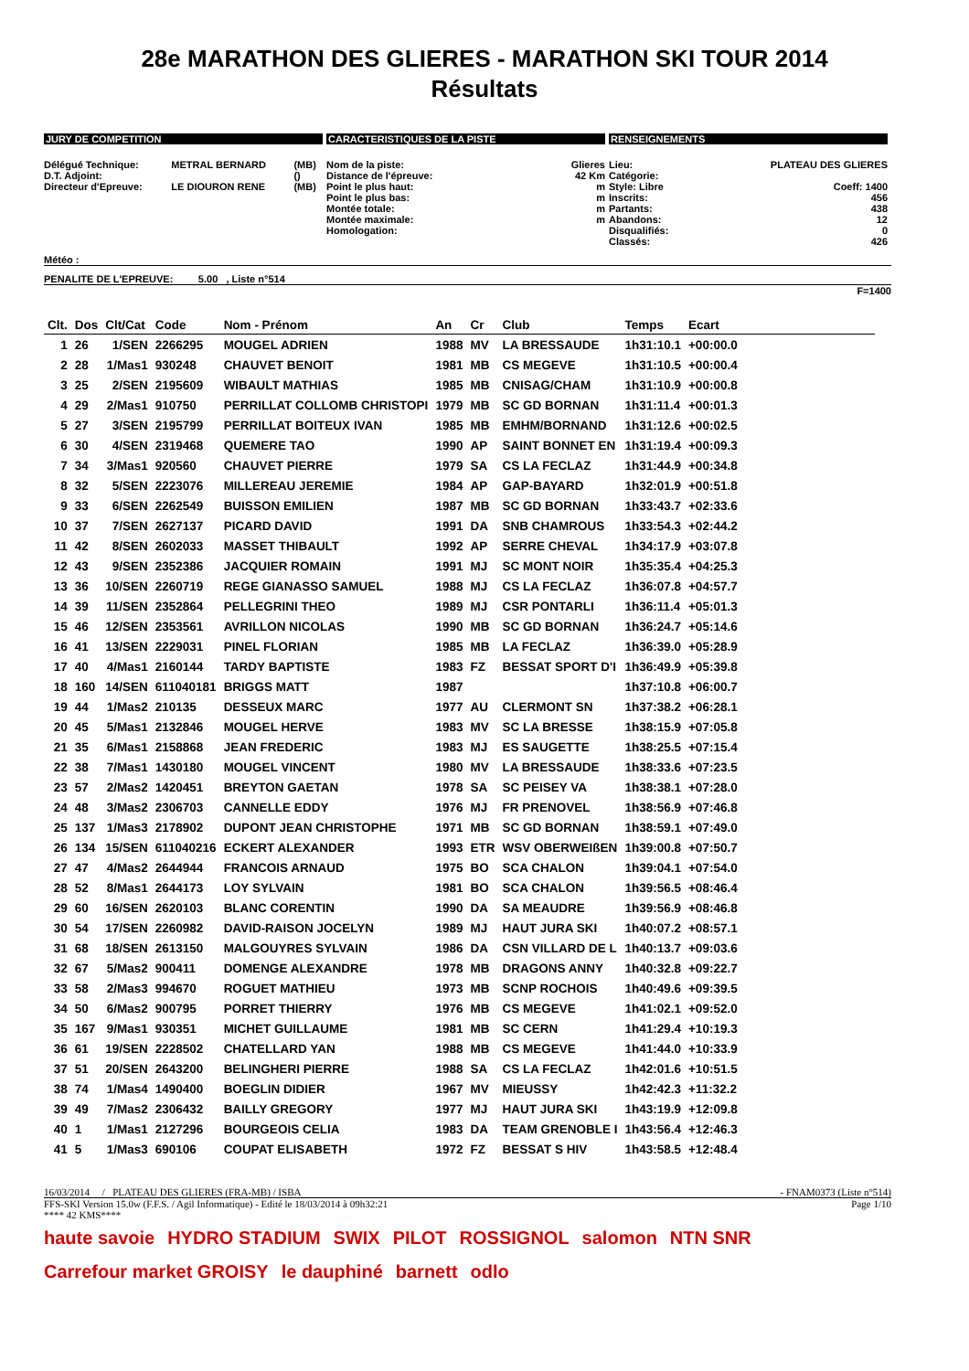28e MARATHON DES GLIERES - MARATHON SKI TOUR 2014
Résultats
JURY DE COMPETITION
| Délégué Technique: | METRAL BERNARD | (MB) |
| D.T. Adjoint: | | () |
| Directeur d'Epreuve: | LE DIOURON RENE | (MB) |
CARACTERISTIQUES DE LA PISTE
| Nom de la piste: | Glieres |
| Distance de l'épreuve: | 42 Km |
| Point le plus haut: | m |
| Point le plus bas: | m |
| Montée totale: | m |
| Montée maximale: | m |
| Homologation: | |
RENSEIGNEMENTS
| Lieu: | PLATEAU DES GLIERES |
| Catégorie: | |
| Style: Libre | Coeff: 1400 |
| Inscrits: | 456 |
| Partants: | 438 |
| Abandons: | 12 |
| Disqualifiés: | 0 |
| Classés: | 426 |
Météo :
PENALITE DE L'EPREUVE: 5.00 , Liste n°514
F=1400
| Clt. | Dos | Clt/Cat | Code | Nom - Prénom | An | Cr | Club | Temps | Ecart |
| --- | --- | --- | --- | --- | --- | --- | --- | --- | --- |
| 1 | 26 | 1/SEN | 2266295 | MOUGEL ADRIEN | 1988 | MV | LA BRESSAUDE | 1h31:10.1 | +00:00.0 |
| 2 | 28 | 1/Mas1 | 930248 | CHAUVET BENOIT | 1981 | MB | CS MEGEVE | 1h31:10.5 | +00:00.4 |
| 3 | 25 | 2/SEN | 2195609 | WIBAULT MATHIAS | 1985 | MB | CNISAG/CHAM | 1h31:10.9 | +00:00.8 |
| 4 | 29 | 2/Mas1 | 910750 | PERRILLAT COLLOMB CHRISTOPI | 1979 | MB | SC GD BORNAN | 1h31:11.4 | +00:01.3 |
| 5 | 27 | 3/SEN | 2195799 | PERRILLAT BOITEUX IVAN | 1985 | MB | EMHM/BORNAND | 1h31:12.6 | +00:02.5 |
| 6 | 30 | 4/SEN | 2319468 | QUEMERE TAO | 1990 | AP | SAINT BONNET EN | 1h31:19.4 | +00:09.3 |
| 7 | 34 | 3/Mas1 | 920560 | CHAUVET PIERRE | 1979 | SA | CS LA FECLAZ | 1h31:44.9 | +00:34.8 |
| 8 | 32 | 5/SEN | 2223076 | MILLEREAU JEREMIE | 1984 | AP | GAP-BAYARD | 1h32:01.9 | +00:51.8 |
| 9 | 33 | 6/SEN | 2262549 | BUISSON EMILIEN | 1987 | MB | SC GD BORNAN | 1h33:43.7 | +02:33.6 |
| 10 | 37 | 7/SEN | 2627137 | PICARD DAVID | 1991 | DA | SNB CHAMROUS | 1h33:54.3 | +02:44.2 |
| 11 | 42 | 8/SEN | 2602033 | MASSET THIBAULT | 1992 | AP | SERRE CHEVAL | 1h34:17.9 | +03:07.8 |
| 12 | 43 | 9/SEN | 2352386 | JACQUIER ROMAIN | 1991 | MJ | SC MONT NOIR | 1h35:35.4 | +04:25.3 |
| 13 | 36 | 10/SEN | 2260719 | REGE GIANASSO SAMUEL | 1988 | MJ | CS LA FECLAZ | 1h36:07.8 | +04:57.7 |
| 14 | 39 | 11/SEN | 2352864 | PELLEGRINI THEO | 1989 | MJ | CSR PONTARLI | 1h36:11.4 | +05:01.3 |
| 15 | 46 | 12/SEN | 2353561 | AVRILLON NICOLAS | 1990 | MB | SC GD BORNAN | 1h36:24.7 | +05:14.6 |
| 16 | 41 | 13/SEN | 2229031 | PINEL FLORIAN | 1985 | MB | LA FECLAZ | 1h36:39.0 | +05:28.9 |
| 17 | 40 | 4/Mas1 | 2160144 | TARDY BAPTISTE | 1983 | FZ | BESSAT SPORT D'I | 1h36:49.9 | +05:39.8 |
| 18 | 160 | 14/SEN | 611040181 | BRIGGS MATT | 1987 | | | 1h37:10.8 | +06:00.7 |
| 19 | 44 | 1/Mas2 | 210135 | DESSEUX MARC | 1977 | AU | CLERMONT SN | 1h37:38.2 | +06:28.1 |
| 20 | 45 | 5/Mas1 | 2132846 | MOUGEL HERVE | 1983 | MV | SC LA BRESSE | 1h38:15.9 | +07:05.8 |
| 21 | 35 | 6/Mas1 | 2158868 | JEAN FREDERIC | 1983 | MJ | ES SAUGETTE | 1h38:25.5 | +07:15.4 |
| 22 | 38 | 7/Mas1 | 1430180 | MOUGEL VINCENT | 1980 | MV | LA BRESSAUDE | 1h38:33.6 | +07:23.5 |
| 23 | 57 | 2/Mas2 | 1420451 | BREYTON GAETAN | 1978 | SA | SC PEISEY VA | 1h38:38.1 | +07:28.0 |
| 24 | 48 | 3/Mas2 | 2306703 | CANNELLE EDDY | 1976 | MJ | FR PRENOVEL | 1h38:56.9 | +07:46.8 |
| 25 | 137 | 1/Mas3 | 2178902 | DUPONT JEAN CHRISTOPHE | 1971 | MB | SC GD BORNAN | 1h38:59.1 | +07:49.0 |
| 26 | 134 | 15/SEN | 611040216 | ECKERT ALEXANDER | 1993 | ETR | WSV OBERWEIßEN | 1h39:00.8 | +07:50.7 |
| 27 | 47 | 4/Mas2 | 2644944 | FRANCOIS ARNAUD | 1975 | BO | SCA CHALON | 1h39:04.1 | +07:54.0 |
| 28 | 52 | 8/Mas1 | 2644173 | LOY SYLVAIN | 1981 | BO | SCA CHALON | 1h39:56.5 | +08:46.4 |
| 29 | 60 | 16/SEN | 2620103 | BLANC CORENTIN | 1990 | DA | SA MEAUDRE | 1h39:56.9 | +08:46.8 |
| 30 | 54 | 17/SEN | 2260982 | DAVID-RAISON JOCELYN | 1989 | MJ | HAUT JURA SKI | 1h40:07.2 | +08:57.1 |
| 31 | 68 | 18/SEN | 2613150 | MALGOUYRES SYLVAIN | 1986 | DA | CSN VILLARD DE L | 1h40:13.7 | +09:03.6 |
| 32 | 67 | 5/Mas2 | 900411 | DOMENGE ALEXANDRE | 1978 | MB | DRAGONS ANNY | 1h40:32.8 | +09:22.7 |
| 33 | 58 | 2/Mas3 | 994670 | ROGUET MATHIEU | 1973 | MB | SCNP ROCHOIS | 1h40:49.6 | +09:39.5 |
| 34 | 50 | 6/Mas2 | 900795 | PORRET THIERRY | 1976 | MB | CS MEGEVE | 1h41:02.1 | +09:52.0 |
| 35 | 167 | 9/Mas1 | 930351 | MICHET GUILLAUME | 1981 | MB | SC CERN | 1h41:29.4 | +10:19.3 |
| 36 | 61 | 19/SEN | 2228502 | CHATELLARD YAN | 1988 | MB | CS MEGEVE | 1h41:44.0 | +10:33.9 |
| 37 | 51 | 20/SEN | 2643200 | BELINGHERI PIERRE | 1988 | SA | CS LA FECLAZ | 1h42:01.6 | +10:51.5 |
| 38 | 74 | 1/Mas4 | 1490400 | BOEGLIN DIDIER | 1967 | MV | MIEUSSY | 1h42:42.3 | +11:32.2 |
| 39 | 49 | 7/Mas2 | 2306432 | BAILLY GREGORY | 1977 | MJ | HAUT JURA SKI | 1h43:19.9 | +12:09.8 |
| 40 | 1 | 1/Mas1 | 2127296 | BOURGEOIS CELIA | 1983 | DA | TEAM GRENOBLE I | 1h43:56.4 | +12:46.3 |
| 41 | 5 | 1/Mas3 | 690106 | COUPAT ELISABETH | 1972 | FZ | BESSAT S HIV | 1h43:58.5 | +12:48.4 |
16/03/2014 / PLATEAU DES GLIERES (FRA-MB) / ISBA - FNAM0373 (Liste n°514)
FFS-SKI Version 15.0w (F.F.S. / Agil Informatique) - Edité le 18/03/2014 à 09h32:21 Page 1/10
**** 42 KMS****
haute savoie HYDRO STADIUM SWIX PILOT ROSSIGNOL salomon NTN SNR Carrefour market GROISY le dauphiné barnett odlo